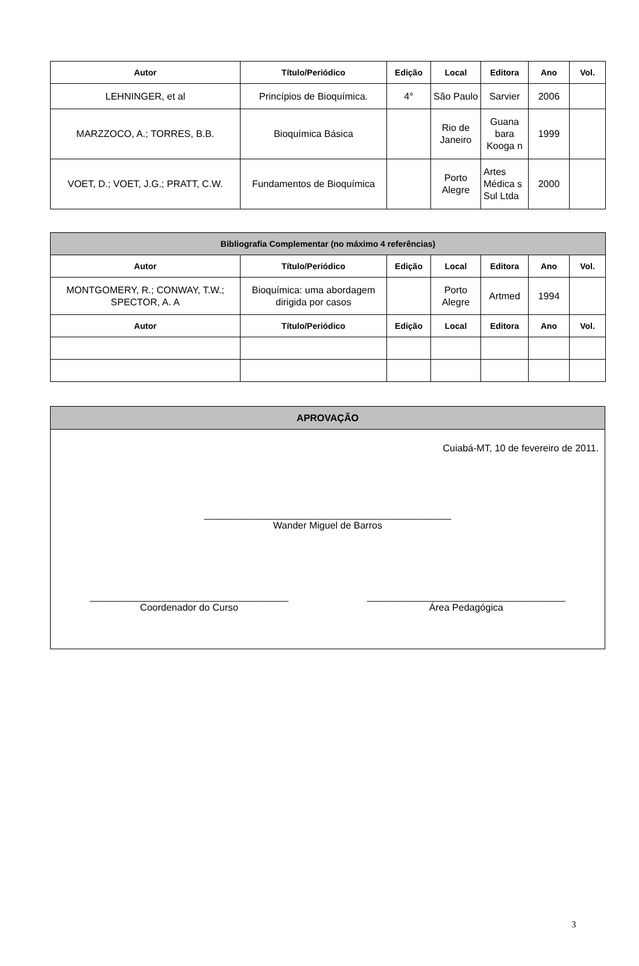| Autor | Título/Periódico | Edição | Local | Editora | Ano | Vol. |
| --- | --- | --- | --- | --- | --- | --- |
| LEHNINGER, et al | Princípios de Bioquímica. | 4° | São Paulo | Sarvier | 2006 | |
| MARZZOCO, A.; TORRES, B.B. | Bioquímica Básica | | Rio de Janeiro | Guana bara Kooga n | 1999 | |
| VOET, D.; VOET, J.G.; PRATT, C.W. | Fundamentos de Bioquímica | | Porto Alegre | Artes Médica s Sul Ltda | 2000 | |
| Bibliografia Complementar (no máximo 4 referências) | | | | | | |
| --- | --- | --- | --- | --- | --- | --- |
| Autor | Título/Periódico | Edição | Local | Editora | Ano | Vol. |
| MONTGOMERY, R.; CONWAY, T.W.; SPECTOR, A. A | Bioquímica: uma abordagem dirigida por casos | | Porto Alegre | Artmed | 1994 | |
| Autor | Título/Periódico | Edição | Local | Editora | Ano | Vol. |
APROVAÇÃO
Cuiabá-MT, 10 de fevereiro de 2011.
______________________________________________
Wander Miguel de Barros
_____________________________________
Coordenador do Curso
_____________________________________
Área Pedagógica
3